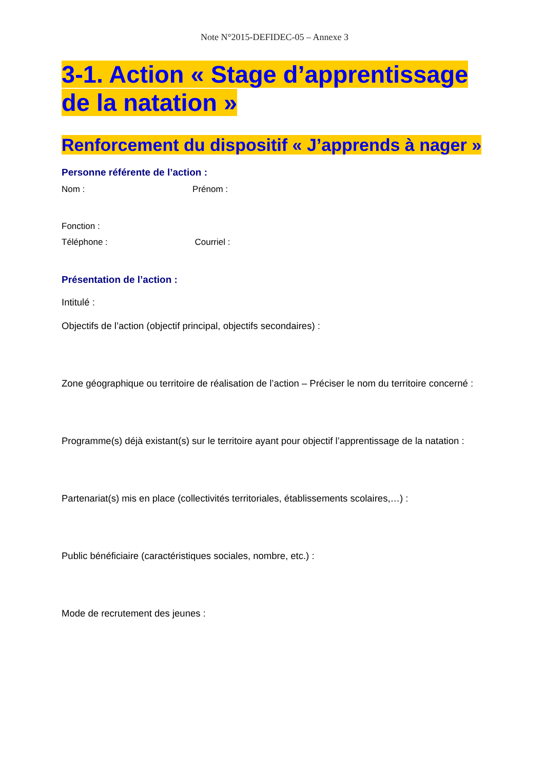Note N°2015-DEFIDEC-05 – Annexe 3
3-1. Action « Stage d’apprentissage de la natation »
Renforcement du dispositif « J’apprends à nager »
Personne référente de l’action :
Nom : Prénom :
Fonction :
Téléphone : Courriel :
Présentation de l’action :
Intitulé :
Objectifs de l’action (objectif principal, objectifs secondaires) :
Zone géographique ou territoire de réalisation de l’action – Préciser le nom du territoire concerné :
Programme(s) déjà existant(s) sur le territoire ayant pour objectif l’apprentissage de la natation :
Partenariat(s) mis en place (collectivités territoriales, établissements scolaires,…) :
Public bénéficiaire (caractéristiques sociales, nombre, etc.) :
Mode de recrutement des jeunes :